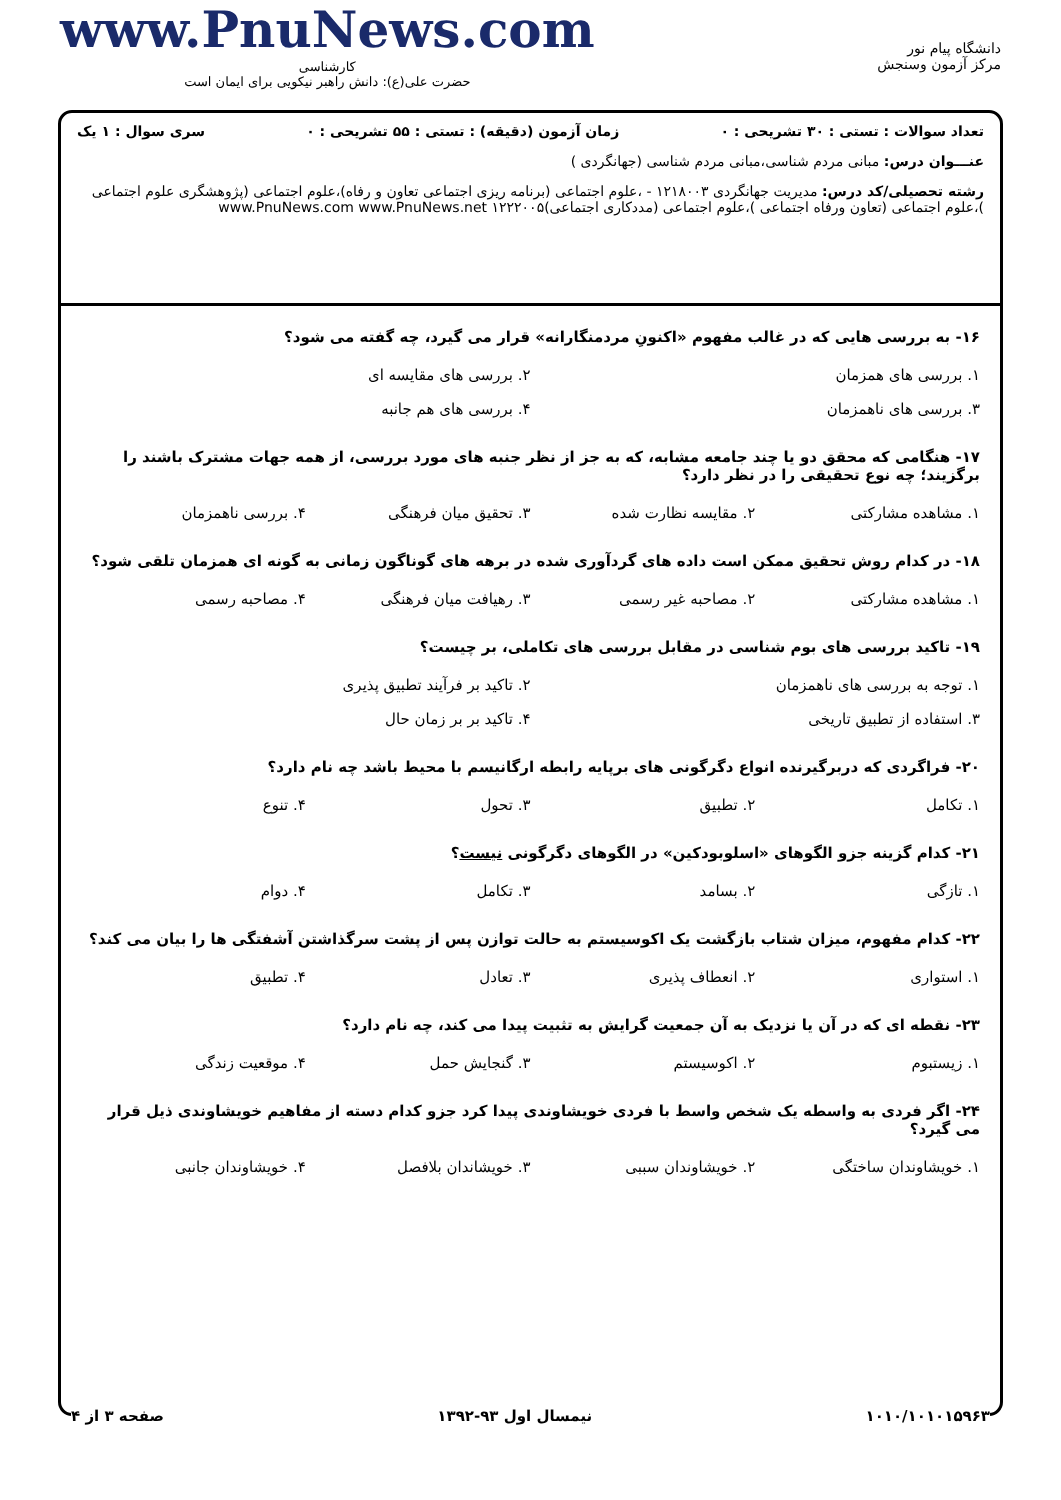www.PnuNews.com
کارشناسی
حضرت علی(ع): دانش راهبر نیکویی برای ایمان است
دانشگاه پیام نور
مرکز آزمون وسنجش
تعداد سوالات : تستی : ۳۰ تشریحی : ۰ زمان آزمون (دقیقه) : تستی : ۵۵ تشریحی : ۰ سری سوال : ۱ یک
عنـــوان درس: مبانی مردم شناسی،مبانی مردم شناسی (جهانگردی )
رشته تحصیلی/کد درس: مدیریت جهانگردی ۱۲۱۸۰۰۳ - ،علوم اجتماعی (برنامه ریزی اجتماعی تعاون و رفاه)،علوم اجتماعی (پژوهشگری علوم اجتماعی )،علوم اجتماعی (تعاون ورفاه اجتماعی )،علوم اجتماعی (مددکاری اجتماعی)۱۲۲۲۰۰۵ www.PnuNews.com www.PnuNews.net
۱۶- به بررسی هایی که در غالب مفهوم «اکنونِ مردمنگارانه» قرار می گیرد، چه گفته می شود؟
۱. بررسی های همزمان ۲. بررسی های مقایسه ای ۳. بررسی های ناهمزمان ۴. بررسی های هم جانبه
۱۷- هنگامی که محقق دو یا چند جامعه مشابه، که به جز از نظر جنبه های مورد بررسی، از همه جهات مشترک باشند را برگزیند؛ چه نوع تحقیقی را در نظر دارد؟
۱. مشاهده مشارکتی ۲. مقایسه نظارت شده ۳. تحقیق میان فرهنگی ۴. بررسی ناهمزمان
۱۸- در کدام روش تحقیق ممکن است داده های گردآوری شده در برهه های گوناگون زمانی به گونه ای همزمان تلقی شود؟
۱. مشاهده مشارکتی ۲. مصاحبه غیر رسمی ۳. رهیافت میان فرهنگی ۴. مصاحبه رسمی
۱۹- تاکید بررسی های بوم شناسی در مقابل بررسی های تکاملی، بر چیست؟
۱. توجه به بررسی های ناهمزمان ۲. تاکید بر فرآیند تطبیق پذیری ۳. استفاده از تطبیق تاریخی ۴. تاکید بر بر زمان حال
۲۰- فراگردی که دربرگیرنده انواع دگرگونی های برپایه رابطه ارگانیسم با محیط باشد چه نام دارد؟
۱. تکامل ۲. تطبیق ۳. تحول ۴. تنوع
۲۱- کدام گزینه جزو الگوهای «اسلوبودکین» در الگوهای دگرگونی نیست؟
۱. تازگی ۲. بسامد ۳. تکامل ۴. دوام
۲۲- کدام مفهوم، میزان شتاب بازگشت یک اکوسیستم به حالت توازن پس از پشت سرگذاشتن آشفتگی ها را بیان می کند؟
۱. استواری ۲. انعطاف پذیری ۳. تعادل ۴. تطبیق
۲۳- نقطه ای که در آن یا نزدیک به آن جمعیت گرایش به تثبیت پیدا می کند، چه نام دارد؟
۱. زیستبوم ۲. اکوسیستم ۳. گنجایش حمل ۴. موقعیت زندگی
۲۴- اگر فردی به واسطه یک شخص واسط با فردی خویشاوندی پیدا کرد جزو کدام دسته از مفاهیم خویشاوندی ذیل قرار می گیرد؟
۱. خویشاوندان ساختگی ۲. خویشاوندان سببی ۳. خویشاندان بلافصل ۴. خویشاوندان جانبی
۱۰۱۰/۱۰۱۰۱۵۹۶۳ نیمسال اول ۹۳-۱۳۹۲ صفحه ۳ از ۴